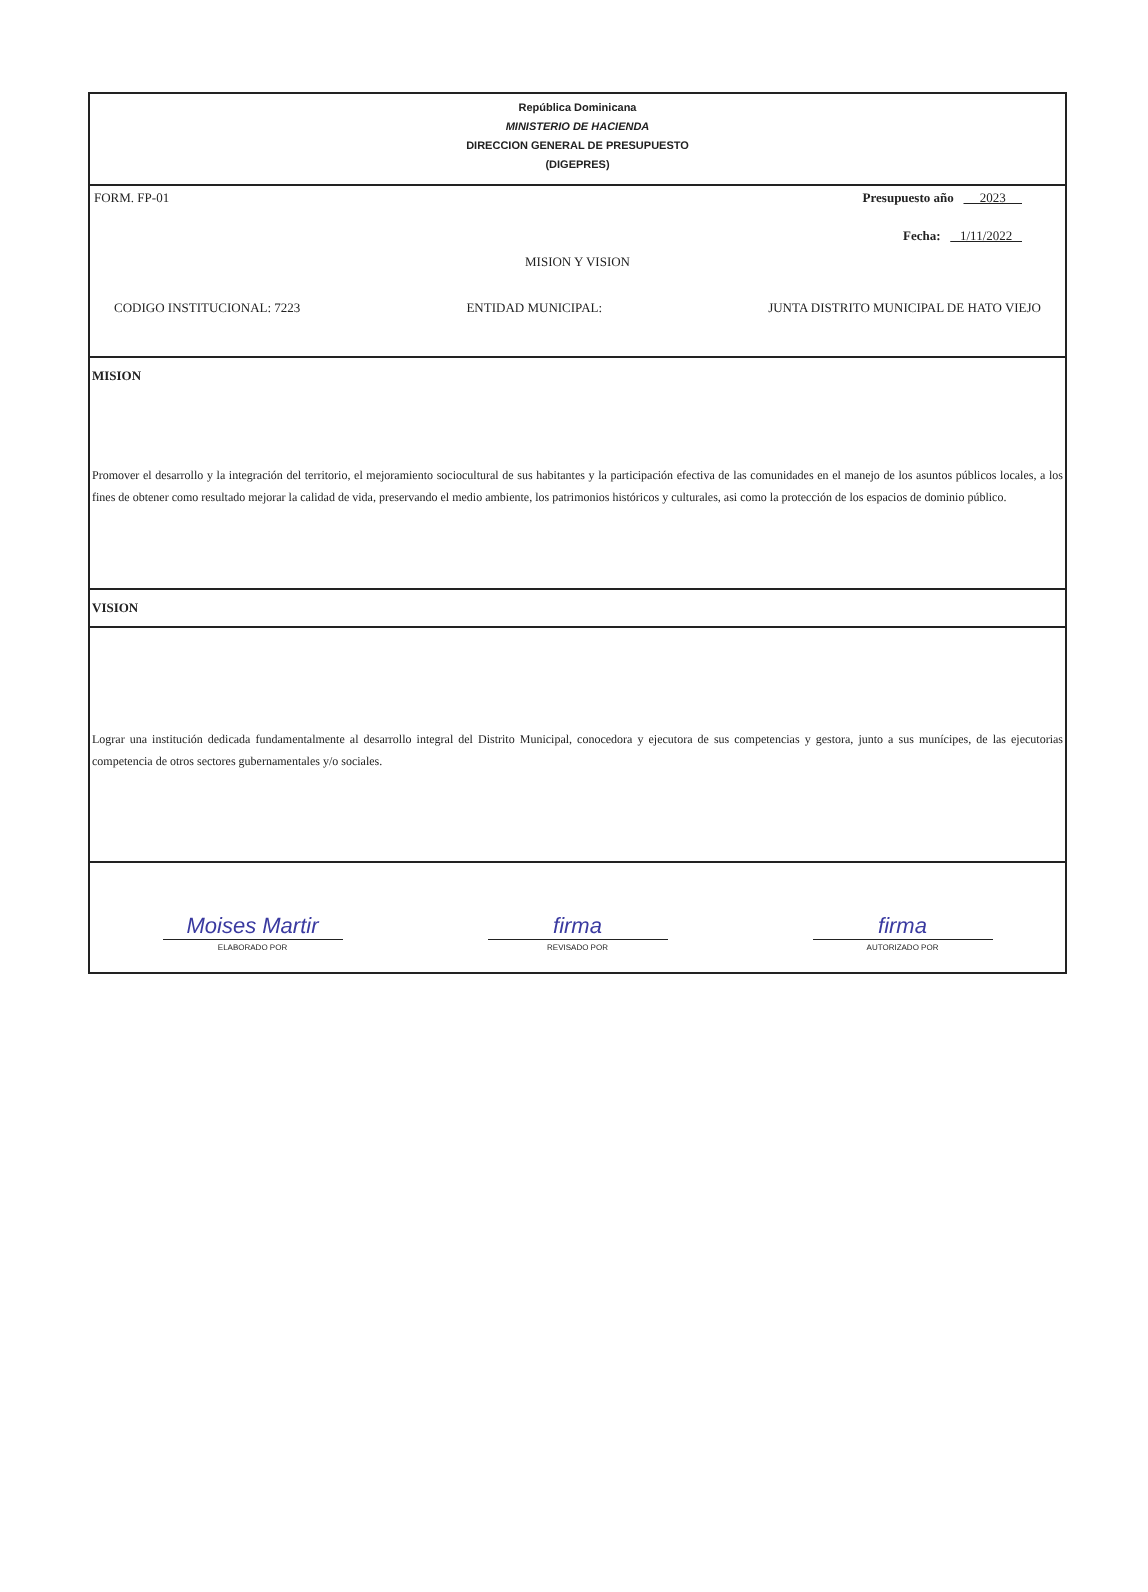República Dominicana
MINISTERIO DE HACIENDA
DIRECCION GENERAL DE PRESUPUESTO
(DIGEPRES)
FORM. FP-01 Presupuesto año 2023
Fecha: 1/11/2022
MISION Y VISION
CODIGO INSTITUCIONAL: 7223 ENTIDAD MUNICIPAL: JUNTA DISTRITO MUNICIPAL DE HATO VIEJO
MISION
Promover el desarrollo y la integración del territorio, el mejoramiento sociocultural de sus habitantes y la participación efectiva de las comunidades en el manejo de los asuntos públicos locales, a los fines de obtener como resultado mejorar la calidad de vida, preservando el medio ambiente, los patrimonios históricos y culturales, asi como la protección de los espacios de dominio público.
VISION
Lograr una institución dedicada fundamentalmente al desarrollo integral del Distrito Municipal, conocedora y ejecutora de sus competencias y gestora, junto a sus munícipes, de las ejecutorias competencia de otros sectores gubernamentales y/o sociales.
Moises Martir
ELABORADO POR
firma
REVISADO POR
firma
AUTORIZADO POR